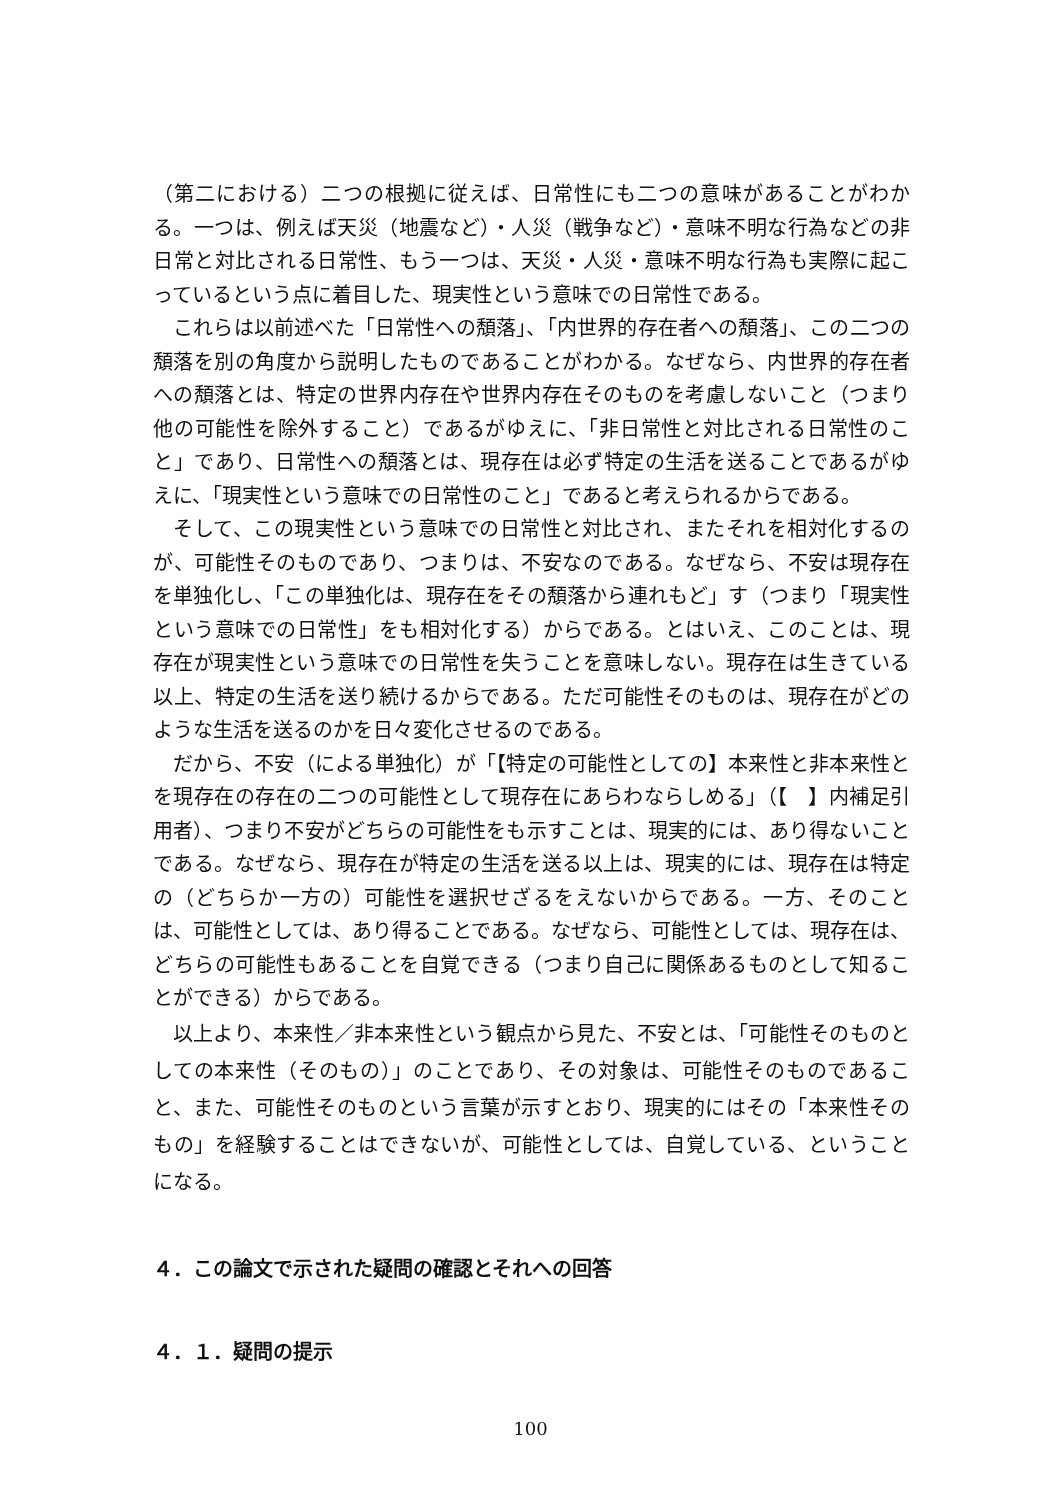（第二における）二つの根拠に従えば、日常性にも二つの意味があることがわかる。一つは、例えば天災（地震など）・人災（戦争など）・意味不明な行為などの非日常と対比される日常性、もう一つは、天災・人災・意味不明な行為も実際に起こっているという点に着目した、現実性という意味での日常性である。
これらは以前述べた「日常性への頽落」、「内世界的存在者への頽落」、この二つの頽落を別の角度から説明したものであることがわかる。なぜなら、内世界的存在者への頽落とは、特定の世界内存在や世界内存在そのものを考慮しないこと（つまり他の可能性を除外すること）であるがゆえに、「非日常性と対比される日常性のこと」であり、日常性への頽落とは、現存在は必ず特定の生活を送ることであるがゆえに、「現実性という意味での日常性のこと」であると考えられるからである。
そして、この現実性という意味での日常性と対比され、またそれを相対化するのが、可能性そのものであり、つまりは、不安なのである。なぜなら、不安は現存在を単独化し、「この単独化は、現存在をその頽落から連れもど」す（つまり「現実性という意味での日常性」をも相対化する）からである。とはいえ、このことは、現存在が現実性という意味での日常性を失うことを意味しない。現存在は生きている以上、特定の生活を送り続けるからである。ただ可能性そのものは、現存在がどのような生活を送るのかを日々変化させるのである。
だから、不安（による単独化）が「【特定の可能性としての】本来性と非本来性とを現存在の存在の二つの可能性として現存在にあらわならしめる」（【　】内補足引用者）、つまり不安がどちらの可能性をも示すことは、現実的には、あり得ないことである。なぜなら、現存在が特定の生活を送る以上は、現実的には、現存在は特定の（どちらか一方の）可能性を選択せざるをえないからである。一方、そのことは、可能性としては、あり得ることである。なぜなら、可能性としては、現存在は、どちらの可能性もあることを自覚できる（つまり自己に関係あるものとして知ることができる）からである。
以上より、本来性／非本来性という観点から見た、不安とは、「可能性そのものとしての本来性（そのもの）」のことであり、その対象は、可能性そのものであること、また、可能性そのものという言葉が示すとおり、現実的にはその「本来性そのもの」を経験することはできないが、可能性としては、自覚している、ということになる。
４．この論文で示された疑問の確認とそれへの回答
４．１．疑問の提示
100